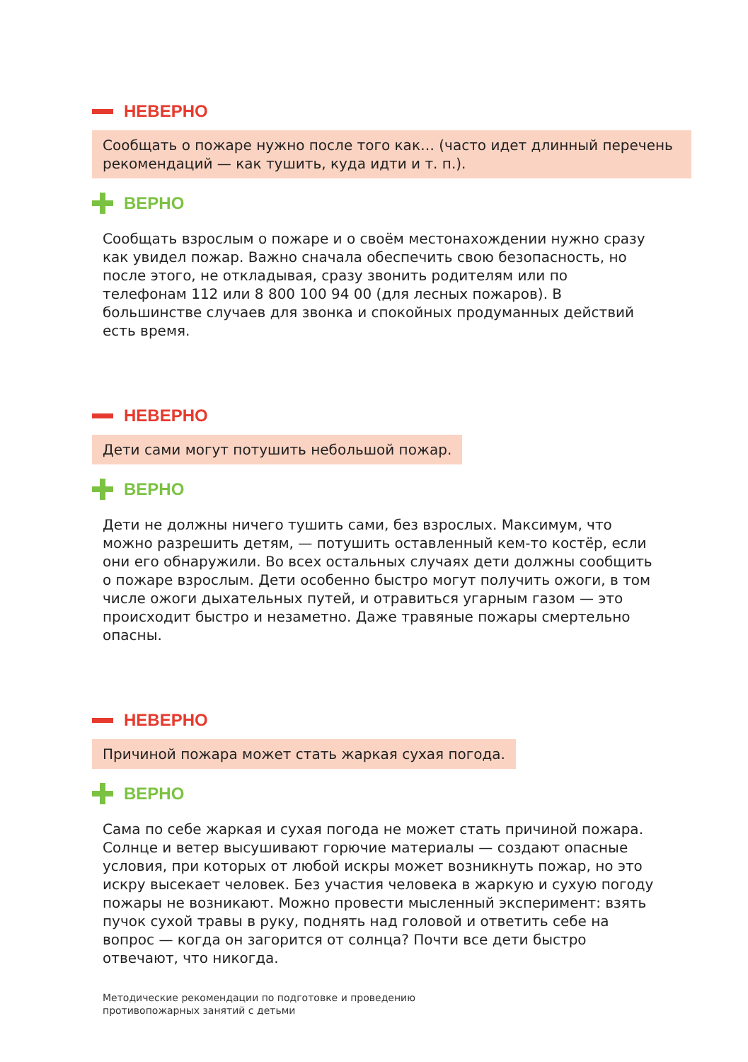НЕВЕРНО
Сообщать о пожаре нужно после того как… (часто идет длинный перечень рекомендаций — как тушить, куда идти и т. п.).
ВЕРНО
Сообщать взрослым о пожаре и о своём местонахождении нужно сразу как увидел пожар. Важно сначала обеспечить свою без­опасность, но после этого, не откладывая, сразу звонить роди­телям или по телефонам 112 или 8 800 100 94 00 (для лесных пожаров). В большинстве случаев для звонка и спокойных про­думанных действий есть время.
НЕВЕРНО
Дети сами могут потушить небольшой пожар.
ВЕРНО
Дети не должны ничего тушить сами, без взрослых. Максимум, что можно разрешить детям, — потушить оставленный кем-то костёр, если они его обнаружили. Во всех остальных случаях дети должны сообщить о пожаре взрослым. Дети особенно бы­стро могут получить ожоги, в том числе ожоги дыхательных путей, и отравиться угарным газом — это происходит быстро и незаметно. Даже травяные пожары смертельно опасны.
НЕВЕРНО
Причиной пожара может стать жаркая сухая погода.
ВЕРНО
Сама по себе жаркая и сухая погода не может стать причиной пожара. Солнце и ветер высушивают горючие материалы — создают опасные условия, при которых от любой искры может возникнуть пожар, но это искру высекает человек. Без участия человека в жаркую и сухую погоду пожары не возникают. Мож­но провести мысленный эксперимент: взять пучок сухой травы в руку, поднять над головой и ответить себе на вопрос — когда он загорится от солнца? Почти все дети быстро отвечают, что никогда.
Методические рекомендации по подготовке и проведению
противопожарных занятий с детьми